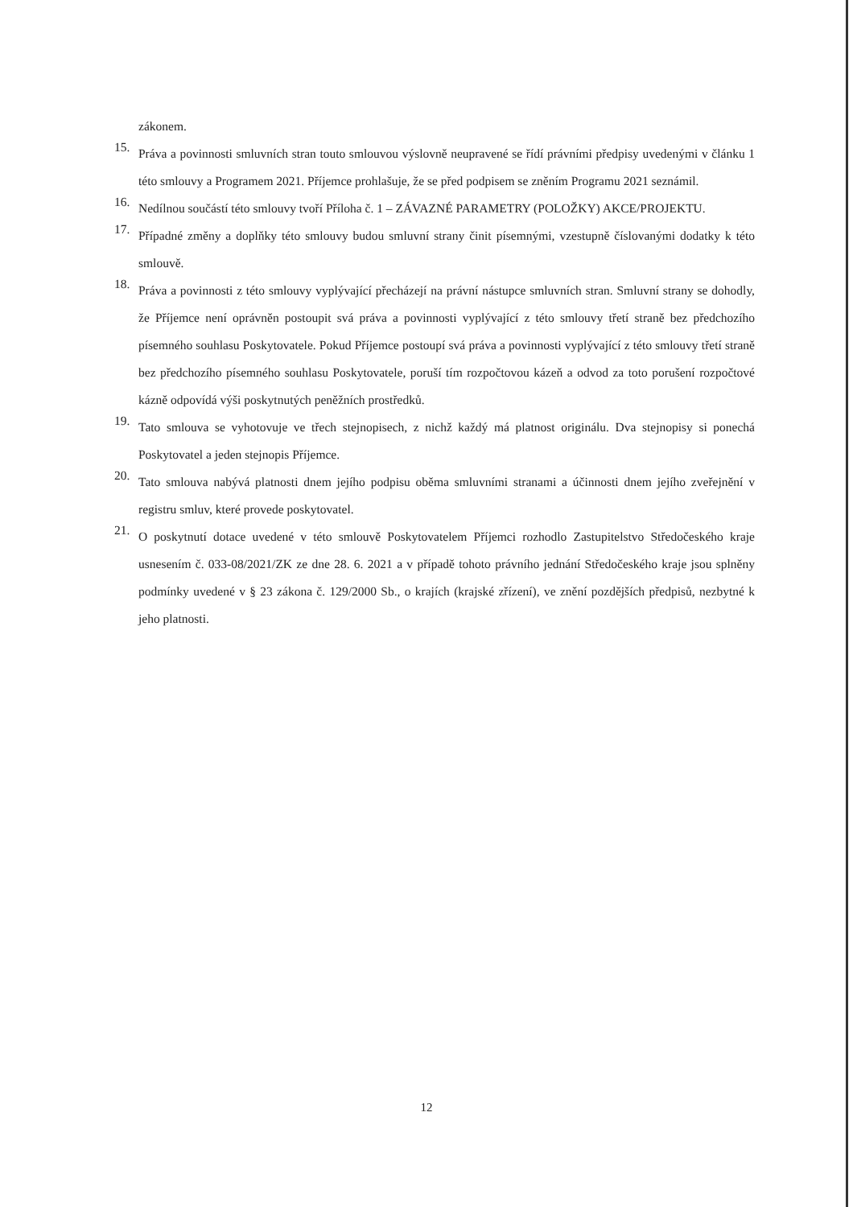zákonem.
15.
Práva a povinnosti smluvních stran touto smlouvou výslovně neupravené se řídí právními předpisy uvedenými v článku 1 této smlouvy a Programem 2021. Příjemce prohlašuje, že se před podpisem se zněním Programu 2021 seznámil.
16.
Nedílnou součástí této smlouvy tvoří Příloha č. 1 – ZÁVAZNÉ PARAMETRY (POLOŽKY) AKCE/PROJEKTU.
17.
Případné změny a doplňky této smlouvy budou smluvní strany činit písemnými, vzestupně číslovanými dodatky k této smlouvě.
18.
Práva a povinnosti z této smlouvy vyplývající přecházejí na právní nástupce smluvních stran. Smluvní strany se dohodly, že Příjemce není oprávněn postoupit svá práva a povinnosti vyplývající z této smlouvy třetí straně bez předchozího písemného souhlasu Poskytovatele. Pokud Příjemce postoupí svá práva a povinnosti vyplývající z této smlouvy třetí straně bez předchozího písemného souhlasu Poskytovatele, poruší tím rozpočtovou kázeň a odvod za toto porušení rozpočtové kázně odpovídá výši poskytnutých peněžních prostředků.
19.
Tato smlouva se vyhotovuje ve třech stejnopisech, z nichž každý má platnost originálu. Dva stejnopisy si ponechá Poskytovatel a jeden stejnopis Příjemce.
20.
Tato smlouva nabývá platnosti dnem jejího podpisu oběma smluvními stranami a účinnosti dnem jejího zveřejnění v registru smluv, které provede poskytovatel.
21.
O poskytnutí dotace uvedené v této smlouvě Poskytovatelem Příjemci rozhodlo Zastupitelstvo Středočeského kraje usnesením č. 033-08/2021/ZK ze dne 28. 6. 2021 a v případě tohoto právního jednání Středočeského kraje jsou splněny podmínky uvedené v § 23 zákona č. 129/2000 Sb., o krajích (krajské zřízení), ve znění pozdějších předpisů, nezbytné k jeho platnosti.
12